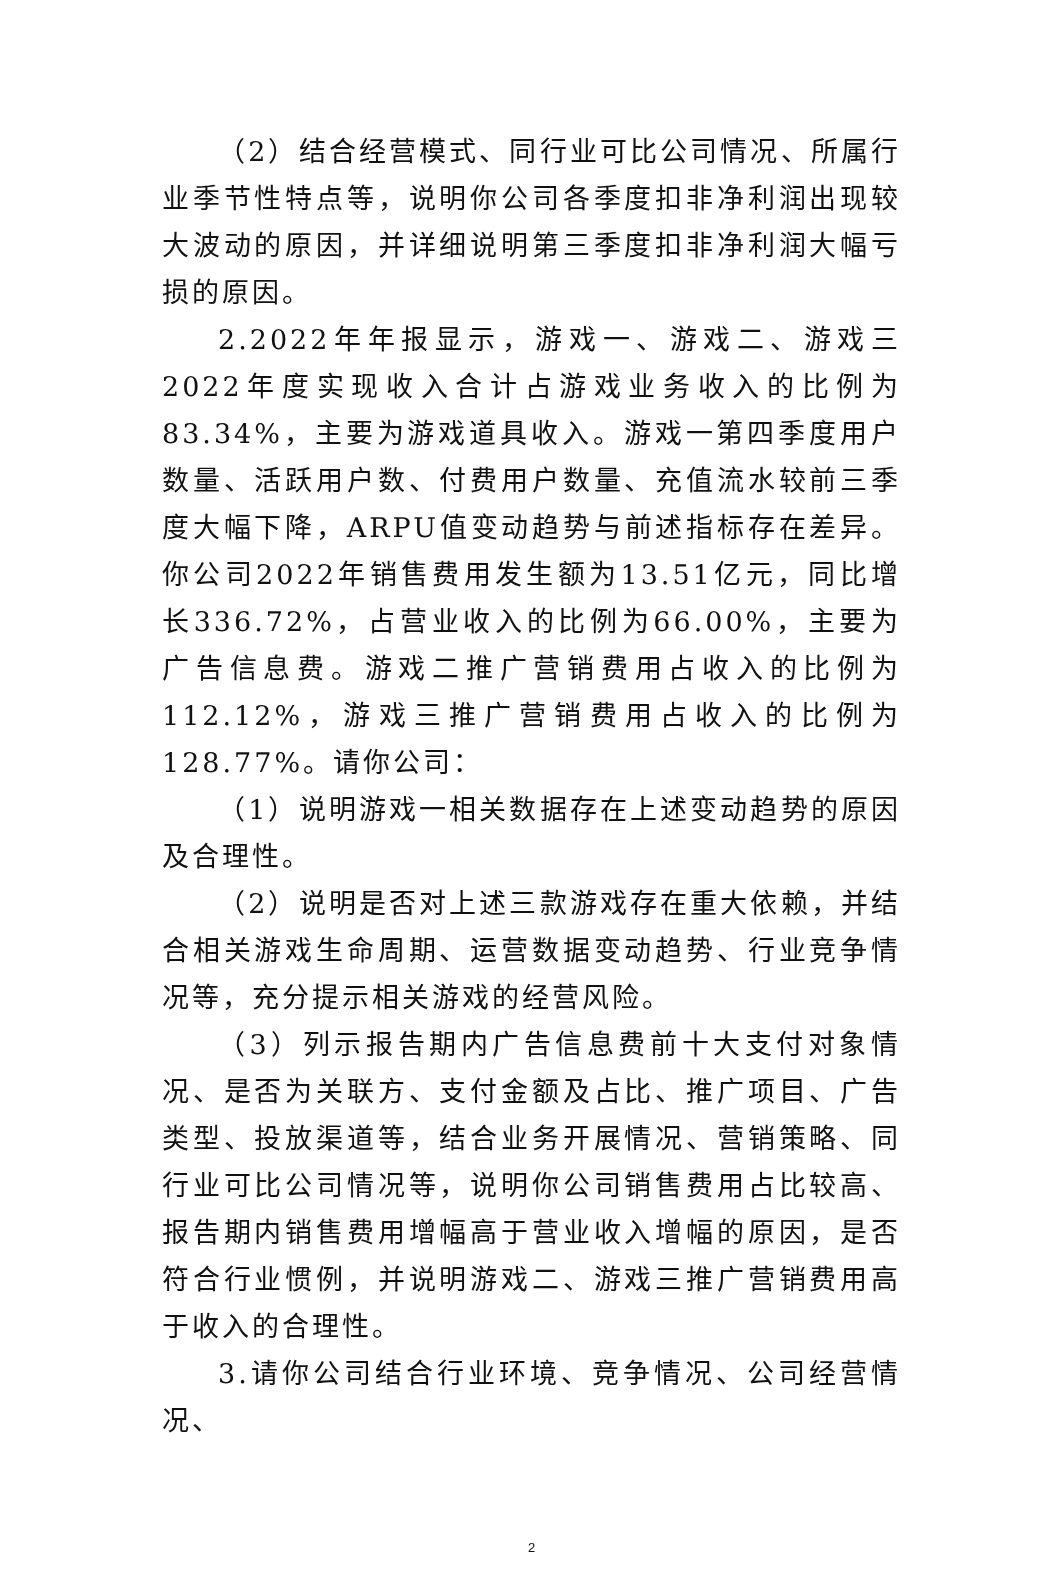（2）结合经营模式、同行业可比公司情况、所属行业季节性特点等，说明你公司各季度扣非净利润出现较大波动的原因，并详细说明第三季度扣非净利润大幅亏损的原因。
2.2022年年报显示，游戏一、游戏二、游戏三2022年度实现收入合计占游戏业务收入的比例为83.34%，主要为游戏道具收入。游戏一第四季度用户数量、活跃用户数、付费用户数量、充值流水较前三季度大幅下降，ARPU值变动趋势与前述指标存在差异。你公司2022年销售费用发生额为13.51亿元，同比增长336.72%，占营业收入的比例为66.00%，主要为广告信息费。游戏二推广营销费用占收入的比例为112.12%，游戏三推广营销费用占收入的比例为128.77%。请你公司：
（1）说明游戏一相关数据存在上述变动趋势的原因及合理性。
（2）说明是否对上述三款游戏存在重大依赖，并结合相关游戏生命周期、运营数据变动趋势、行业竞争情况等，充分提示相关游戏的经营风险。
（3）列示报告期内广告信息费前十大支付对象情况、是否为关联方、支付金额及占比、推广项目、广告类型、投放渠道等，结合业务开展情况、营销策略、同行业可比公司情况等，说明你公司销售费用占比较高、报告期内销售费用增幅高于营业收入增幅的原因，是否符合行业惯例，并说明游戏二、游戏三推广营销费用高于收入的合理性。
3.请你公司结合行业环境、竞争情况、公司经营情况、
2